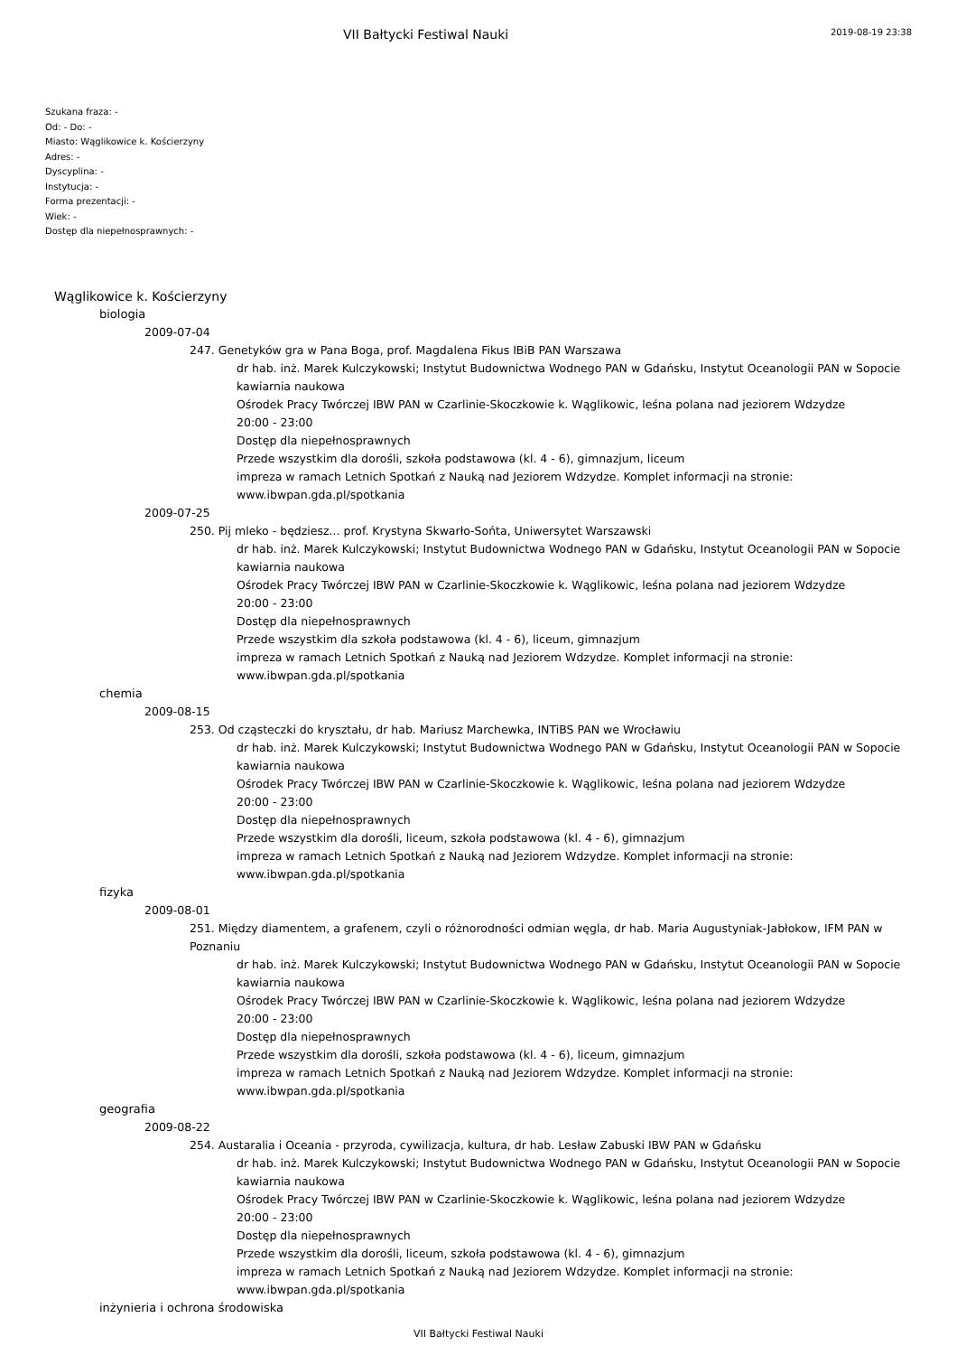VII Bałtycki Festiwal Nauki 2019-08-19 23:38
Szukana fraza: -
Od: - Do: -
Miasto: Wąglikowice k. Kościerzyny
Adres: -
Dyscyplina: -
Instytucja: -
Forma prezentacji: -
Wiek: -
Dostęp dla niepełnosprawnych: -
Wąglikowice k. Kościerzyny
biologia
2009-07-04
247. Genetyków gra w Pana Boga, prof. Magdalena Fikus IBiB PAN Warszawa
dr hab. inż. Marek Kulczykowski; Instytut Budownictwa Wodnego PAN w Gdańsku, Instytut Oceanologii PAN w Sopocie
kawiarnia naukowa
Ośrodek Pracy Twórczej IBW PAN w Czarlinie-Skoczkowie k. Wąglikowic, leśna polana nad jeziorem Wdzydze
20:00 - 23:00
Dostęp dla niepełnosprawnych
Przede wszystkim dla dorośli, szkoła podstawowa (kl. 4 - 6), gimnazjum, liceum
impreza w ramach Letnich Spotkań z Nauką nad Jeziorem Wdzydze. Komplet informacji na stronie:
www.ibwpan.gda.pl/spotkania
2009-07-25
250. Pij mleko - będziesz... prof. Krystyna Skwarło-Sońta, Uniwersytet Warszawski
dr hab. inż. Marek Kulczykowski; Instytut Budownictwa Wodnego PAN w Gdańsku, Instytut Oceanologii PAN w Sopocie
kawiarnia naukowa
Ośrodek Pracy Twórczej IBW PAN w Czarlinie-Skoczkowie k. Wąglikowic, leśna polana nad jeziorem Wdzydze
20:00 - 23:00
Dostęp dla niepełnosprawnych
Przede wszystkim dla szkoła podstawowa (kl. 4 - 6), liceum, gimnazjum
impreza w ramach Letnich Spotkań z Nauką nad Jeziorem Wdzydze. Komplet informacji na stronie:
www.ibwpan.gda.pl/spotkania
chemia
2009-08-15
253. Od cząsteczki do kryształu, dr hab. Mariusz Marchewka, INTiBS PAN we Wrocławiu
dr hab. inż. Marek Kulczykowski; Instytut Budownictwa Wodnego PAN w Gdańsku, Instytut Oceanologii PAN w Sopocie
kawiarnia naukowa
Ośrodek Pracy Twórczej IBW PAN w Czarlinie-Skoczkowie k. Wąglikowic, leśna polana nad jeziorem Wdzydze
20:00 - 23:00
Dostęp dla niepełnosprawnych
Przede wszystkim dla dorośli, liceum, szkoła podstawowa (kl. 4 - 6), gimnazjum
impreza w ramach Letnich Spotkań z Nauką nad Jeziorem Wdzydze. Komplet informacji na stronie:
www.ibwpan.gda.pl/spotkania
fizyka
2009-08-01
251. Między diamentem, a grafenem, czyli o różnorodności odmian węgla, dr hab. Maria Augustyniak-Jabłokow, IFM PAN w Poznaniu
dr hab. inż. Marek Kulczykowski; Instytut Budownictwa Wodnego PAN w Gdańsku, Instytut Oceanologii PAN w Sopocie
kawiarnia naukowa
Ośrodek Pracy Twórczej IBW PAN w Czarlinie-Skoczkowie k. Wąglikowic, leśna polana nad jeziorem Wdzydze
20:00 - 23:00
Dostęp dla niepełnosprawnych
Przede wszystkim dla dorośli, szkoła podstawowa (kl. 4 - 6), liceum, gimnazjum
impreza w ramach Letnich Spotkań z Nauką nad Jeziorem Wdzydze. Komplet informacji na stronie:
www.ibwpan.gda.pl/spotkania
geografia
2009-08-22
254. Austaralia i Oceania - przyroda, cywilizacja, kultura, dr hab. Lesław Zabuski IBW PAN w Gdańsku
dr hab. inż. Marek Kulczykowski; Instytut Budownictwa Wodnego PAN w Gdańsku, Instytut Oceanologii PAN w Sopocie
kawiarnia naukowa
Ośrodek Pracy Twórczej IBW PAN w Czarlinie-Skoczkowie k. Wąglikowic, leśna polana nad jeziorem Wdzydze
20:00 - 23:00
Dostęp dla niepełnosprawnych
Przede wszystkim dla dorośli, liceum, szkoła podstawowa (kl. 4 - 6), gimnazjum
impreza w ramach Letnich Spotkań z Nauką nad Jeziorem Wdzydze. Komplet informacji na stronie:
www.ibwpan.gda.pl/spotkania
inżynieria i ochrona środowiska
VII Bałtycki Festiwal Nauki